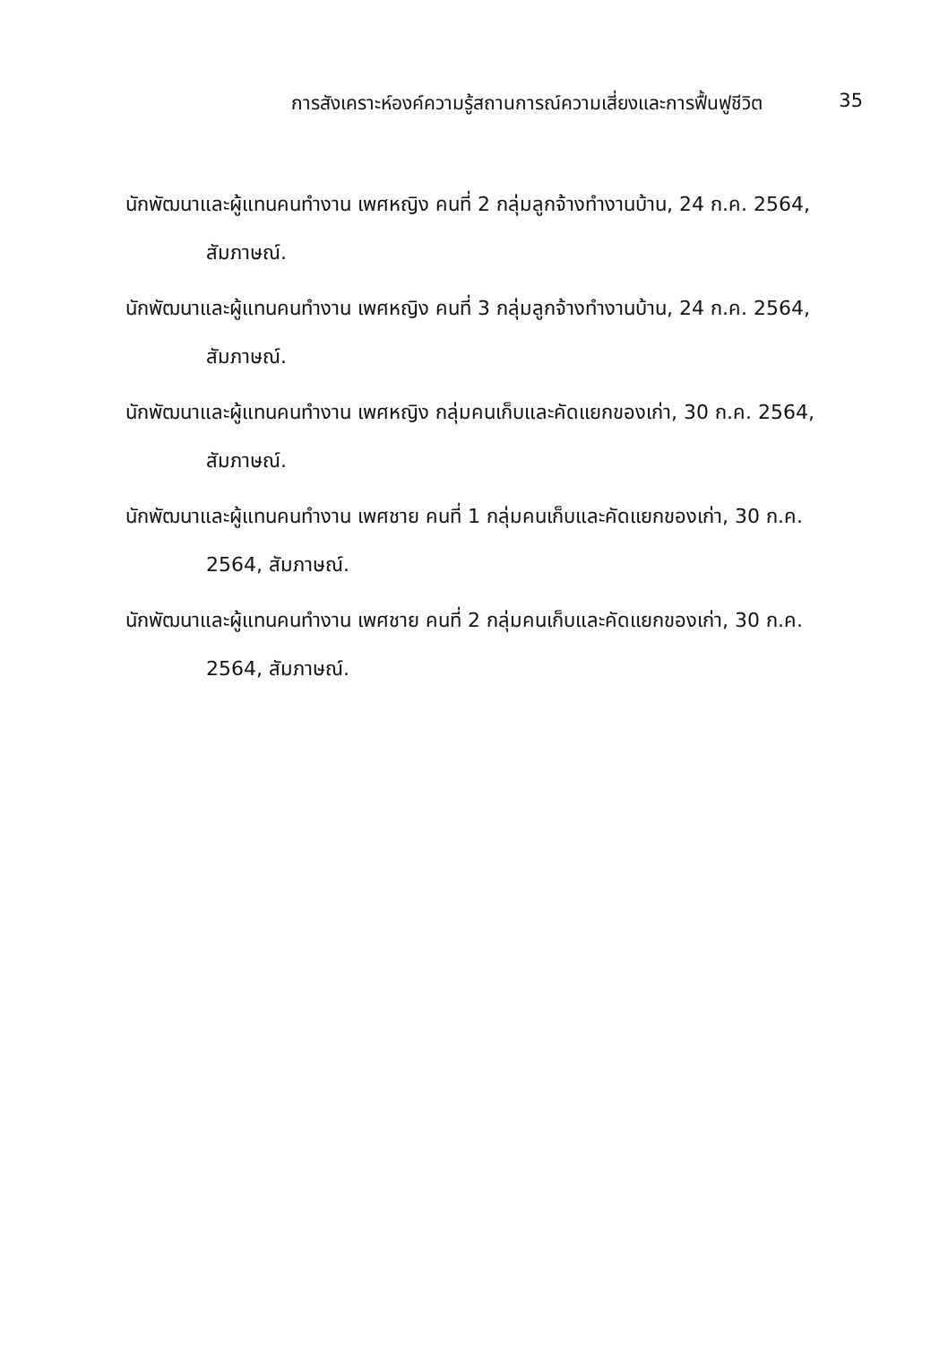การสังเคราะห์องค์ความรู้สถานการณ์ความเสี่ยงและการฟื้นฟูชีวิต 35
นักพัฒนาและผู้แทนคนทำงาน เพศหญิง คนที่ 2 กลุ่มลูกจ้างทำงานบ้าน, 24 ก.ค. 2564, สัมภาษณ์.
นักพัฒนาและผู้แทนคนทำงาน เพศหญิง คนที่ 3 กลุ่มลูกจ้างทำงานบ้าน, 24 ก.ค. 2564, สัมภาษณ์.
นักพัฒนาและผู้แทนคนทำงาน เพศหญิง กลุ่มคนเก็บและคัดแยกของเก่า, 30 ก.ค. 2564, สัมภาษณ์.
นักพัฒนาและผู้แทนคนทำงาน เพศชาย คนที่ 1 กลุ่มคนเก็บและคัดแยกของเก่า, 30 ก.ค. 2564, สัมภาษณ์.
นักพัฒนาและผู้แทนคนทำงาน เพศชาย คนที่ 2 กลุ่มคนเก็บและคัดแยกของเก่า, 30 ก.ค. 2564, สัมภาษณ์.